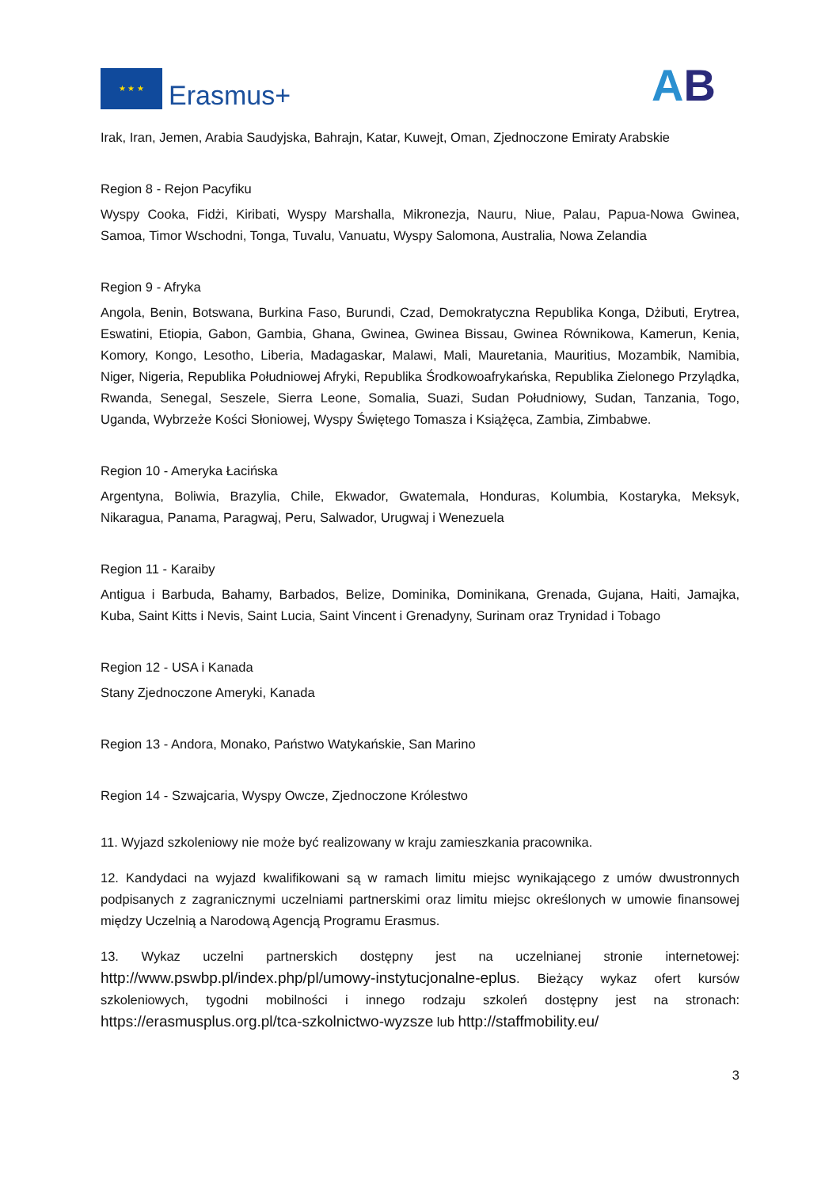★ ★ ★
Erasmus+
AB
Irak, Iran, Jemen, Arabia Saudyjska, Bahrajn, Katar, Kuwejt, Oman, Zjednoczone Emiraty Arabskie
Region 8 - Rejon Pacyfiku
Wyspy Cooka, Fidżi, Kiribati, Wyspy Marshalla, Mikronezja, Nauru, Niue, Palau, Papua-Nowa Gwinea, Samoa, Timor Wschodni, Tonga, Tuvalu, Vanuatu, Wyspy Salomona, Australia, Nowa Zelandia
Region 9 - Afryka
Angola, Benin, Botswana, Burkina Faso, Burundi, Czad, Demokratyczna Republika Konga, Dżibuti, Erytrea, Eswatini, Etiopia, Gabon, Gambia, Ghana, Gwinea, Gwinea Bissau, Gwinea Równikowa, Kamerun, Kenia, Komory, Kongo, Lesotho, Liberia, Madagaskar, Malawi, Mali, Mauretania, Mauritius, Mozambik, Namibia, Niger, Nigeria, Republika Południowej Afryki, Republika Środkowoafrykańska, Republika Zielonego Przylądka, Rwanda, Senegal, Seszele, Sierra Leone, Somalia, Suazi, Sudan Południowy, Sudan, Tanzania, Togo, Uganda, Wybrzeże Kości Słoniowej, Wyspy Świętego Tomasza i Książęca, Zambia, Zimbabwe.
Region 10 - Ameryka Łacińska
Argentyna, Boliwia, Brazylia, Chile, Ekwador, Gwatemala, Honduras, Kolumbia, Kostaryka, Meksyk, Nikaragua, Panama, Paragwaj, Peru, Salwador, Urugwaj i Wenezuela
Region 11 - Karaiby
Antigua i Barbuda, Bahamy, Barbados, Belize, Dominika, Dominikana, Grenada, Gujana, Haiti, Jamajka, Kuba, Saint Kitts i Nevis, Saint Lucia, Saint Vincent i Grenadyny, Surinam oraz Trynidad i Tobago
Region 12 - USA i Kanada
Stany Zjednoczone Ameryki, Kanada
Region 13 - Andora, Monako, Państwo Watykańskie, San Marino
Region 14 - Szwajcaria, Wyspy Owcze, Zjednoczone Królestwo
11. Wyjazd szkoleniowy nie może być realizowany w kraju zamieszkania pracownika.
12. Kandydaci na wyjazd kwalifikowani są w ramach limitu miejsc wynikającego z umów dwustronnych podpisanych z zagranicznymi uczelniami partnerskimi oraz limitu miejsc określonych w umowie finansowej między Uczelnią a Narodową Agencją Programu Erasmus.
13. Wykaz uczelni partnerskich dostępny jest na uczelnianej stronie internetowej: http://www.pswbp.pl/index.php/pl/umowy-instytucjonalne-eplus. Bieżący wykaz ofert kursów szkoleniowych, tygodni mobilności i innego rodzaju szkoleń dostępny jest na stronach: https://erasmusplus.org.pl/tca-szkolnictwo-wyzsze lub http://staffmobility.eu/
3